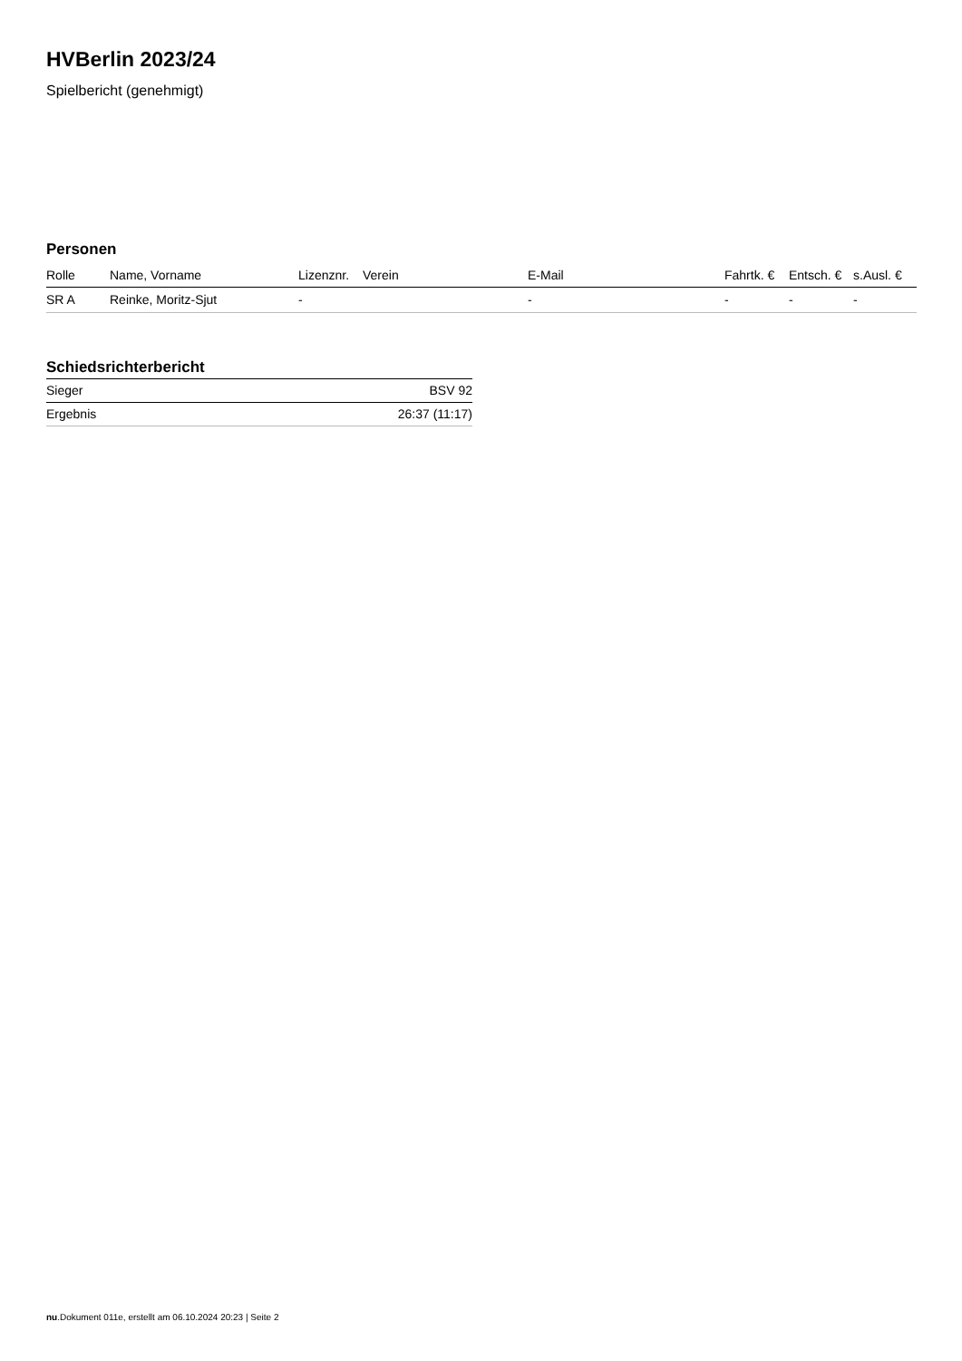HVBerlin 2023/24
Spielbericht (genehmigt)
Personen
| Rolle | Name, Vorname | Lizenznr. | Verein | E-Mail | Fahrtk. € | Entsch. € | s.Ausl. € |
| --- | --- | --- | --- | --- | --- | --- | --- |
| SR A | Reinke, Moritz-Sjut | - | | - | - | - | - |
Schiedsrichterbericht
| Sieger | BSV 92 |
| Ergebnis | 26:37 (11:17) |
nu.Dokument 011e, erstellt am 06.10.2024 20:23 | Seite 2